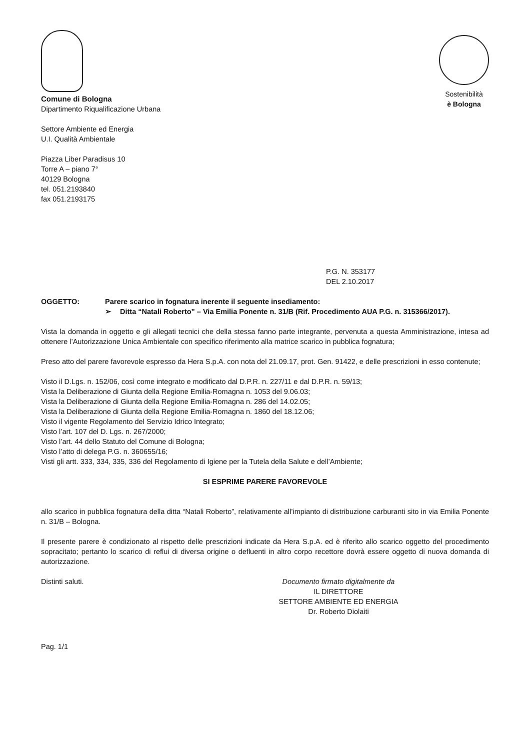Comune di Bologna
Dipartimento Riqualificazione Urbana
Sostenibilità
è Bologna
Settore Ambiente ed Energia
U.I. Qualità Ambientale
Piazza Liber Paradisus 10
Torre A – piano 7°
40129 Bologna
tel. 051.2193840
fax 051.2193175
P.G. N. 353177
DEL 2.10.2017
OGGETTO: Parere scarico in fognatura inerente il seguente insediamento:
➢ Ditta “Natali Roberto” – Via Emilia Ponente n. 31/B (Rif. Procedimento AUA P.G. n. 315366/2017).
Vista la domanda in oggetto e gli allegati tecnici che della stessa fanno parte integrante, pervenuta a questa Amministrazione, intesa ad ottenere l’Autorizzazione Unica Ambientale con specifico riferimento alla matrice scarico in pubblica fognatura;
Preso atto del parere favorevole espresso da Hera S.p.A. con nota del 21.09.17, prot. Gen. 91422, e delle prescrizioni in esso contenute;
Visto il D.Lgs. n. 152/06, così come integrato e modificato dal D.P.R. n. 227/11 e dal D.P.R. n. 59/13;
Vista la Deliberazione di Giunta della Regione Emilia-Romagna n. 1053 del 9.06.03;
Vista la Deliberazione di Giunta della Regione Emilia-Romagna n. 286 del 14.02.05;
Vista la Deliberazione di Giunta della Regione Emilia-Romagna n. 1860 del 18.12.06;
Visto il vigente Regolamento del Servizio Idrico Integrato;
Visto l’art. 107 del D. Lgs. n. 267/2000;
Visto l’art. 44 dello Statuto del Comune di Bologna;
Visto l’atto di delega P.G. n. 360655/16;
Visti gli artt. 333, 334, 335, 336 del Regolamento di Igiene per la Tutela della Salute e dell’Ambiente;
SI ESPRIME PARERE FAVOREVOLE
allo scarico in pubblica fognatura della ditta “Natali Roberto”, relativamente all’impianto di distribuzione carburanti sito in via Emilia Ponente n. 31/B – Bologna.
Il presente parere è condizionato al rispetto delle prescrizioni indicate da Hera S.p.A. ed è riferito allo scarico oggetto del procedimento sopracitato; pertanto lo scarico di reflui di diversa origine o defluenti in altro corpo recettore dovrà essere oggetto di nuova domanda di autorizzazione.
Distinti saluti. Documento firmato digitalmente da
IL DIRETTORE
SETTORE AMBIENTE ED ENERGIA
Dr. Roberto Diolaiti
Pag. 1/1